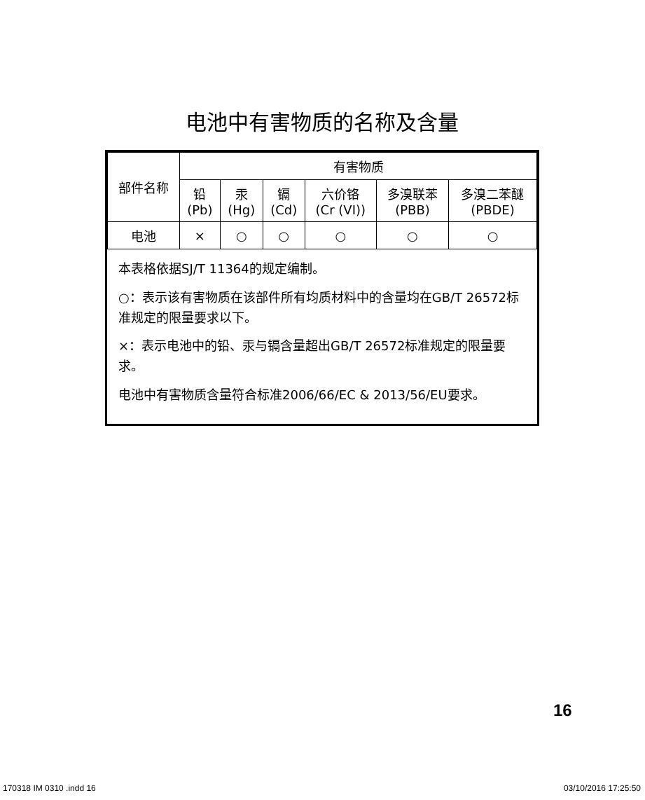电池中有害物质的名称及含量
| 部件名称 | 有害物质 | | | | | |
| --- | --- | --- | --- | --- | --- | --- |
| | 铅 (Pb) | 汞 (Hg) | 镉 (Cd) | 六价铬 (Cr (VI)) | 多溴联苯 (PBB) | 多溴二苯醚 (PBDE) |
| 电池 | × | ○ | ○ | ○ | ○ | ○ |
本表格依据SJ/T 11364的规定编制。
○：表示该有害物质在该部件所有均质材料中的含量均在GB/T 26572标准规定的限量要求以下。
×：表示电池中的铅、汞与镉含量超出GB/T 26572标准规定的限量要求。
电池中有害物质含量符合标准2006/66/EC & 2013/56/EU要求。
16
170318 IM 0310 .indd 16 03/10/2016 17:25:50